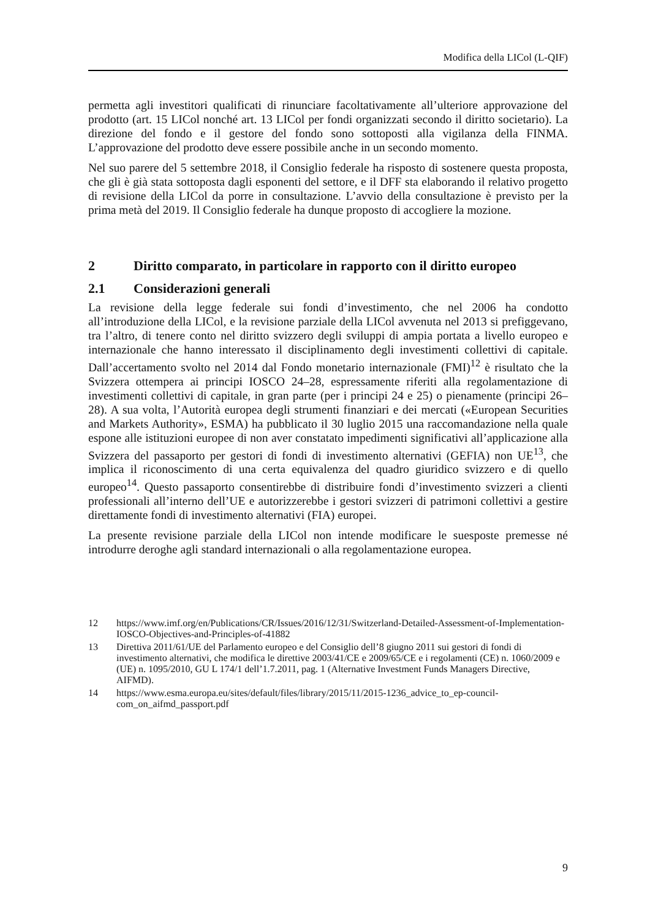Modifica della LICol (L-QIF)
permetta agli investitori qualificati di rinunciare facoltativamente all’ulteriore approvazione del prodotto (art. 15 LICol nonché art. 13 LICol per fondi organizzati secondo il diritto societario). La direzione del fondo e il gestore del fondo sono sottoposti alla vigilanza della FINMA. L’approvazione del prodotto deve essere possibile anche in un secondo momento.
Nel suo parere del 5 settembre 2018, il Consiglio federale ha risposto di sostenere questa proposta, che gli è già stata sottoposta dagli esponenti del settore, e il DFF sta elaborando il relativo progetto di revisione della LICol da porre in consultazione. L’avvio della consultazione è previsto per la prima metà del 2019. Il Consiglio federale ha dunque proposto di accogliere la mozione.
2 Diritto comparato, in particolare in rapporto con il diritto europeo
2.1 Considerazioni generali
La revisione della legge federale sui fondi d’investimento, che nel 2006 ha condotto all’introduzione della LICol, e la revisione parziale della LICol avvenuta nel 2013 si prefiggevano, tra l’altro, di tenere conto nel diritto svizzero degli sviluppi di ampia portata a livello europeo e internazionale che hanno interessato il disciplinamento degli investimenti collettivi di capitale. Dall’accertamento svolto nel 2014 dal Fondo monetario internazionale (FMI)<sup>12</sup> è risultato che la Svizzera ottempera ai principi IOSCO 24–28, espressamente riferiti alla regolamentazione di investimenti collettivi di capitale, in gran parte (per i principi 24 e 25) o pienamente (principi 26–28). A sua volta, l’Autorità europea degli strumenti finanziari e dei mercati («European Securities and Markets Authority», ESMA) ha pubblicato il 30 luglio 2015 una raccomandazione nella quale espone alle istituzioni europee di non aver constatato impedimenti significativi all’applicazione alla Svizzera del passaporto per gestori di fondi di investimento alternativi (GEFIA) non UE<sup>13</sup>, che implica il riconoscimento di una certa equivalenza del quadro giuridico svizzero e di quello europeo<sup>14</sup>. Questo passaporto consentirebbe di distribuire fondi d’investimento svizzeri a clienti professionali all’interno dell’UE e autorizzerebbe i gestori svizzeri di patrimoni collettivi a gestire direttamente fondi di investimento alternativi (FIA) europei.
La presente revisione parziale della LICol non intende modificare le suesposte premesse né introdurre deroghe agli standard internazionali o alla regolamentazione europea.
12 https://www.imf.org/en/Publications/CR/Issues/2016/12/31/Switzerland-Detailed-Assessment-of-Implementation-IOSCO-Objectives-and-Principles-of-41882
13 Direttiva 2011/61/UE del Parlamento europeo e del Consiglio dell’8 giugno 2011 sui gestori di fondi di investimento alternativi, che modifica le direttive 2003/41/CE e 2009/65/CE e i regolamenti (CE) n. 1060/2009 e (UE) n. 1095/2010, GU L 174/1 dell’1.7.2011, pag. 1 (Alternative Investment Funds Managers Directive, AIFMD).
14 https://www.esma.europa.eu/sites/default/files/library/2015/11/2015-1236_advice_to_ep-council-com_on_aifmd_passport.pdf
9